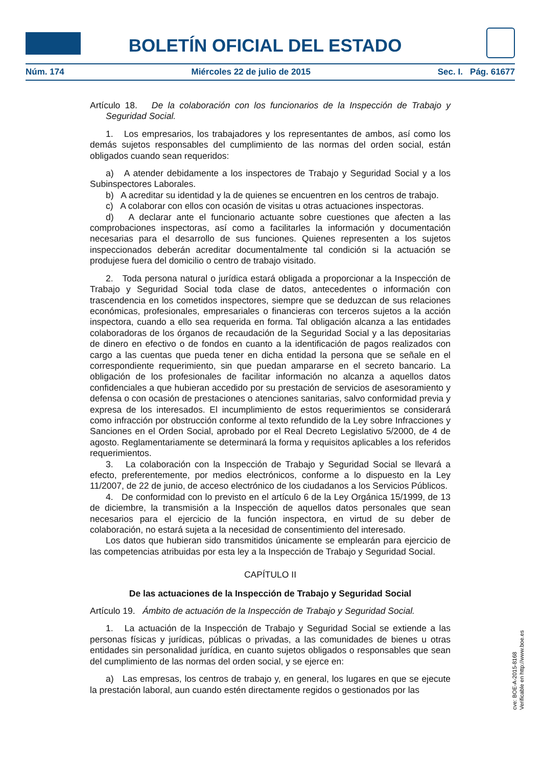BOLETÍN OFICIAL DEL ESTADO
Núm. 174 Miércoles 22 de julio de 2015 Sec. I. Pág. 61677
Artículo 18. De la colaboración con los funcionarios de la Inspección de Trabajo y Seguridad Social.
1. Los empresarios, los trabajadores y los representantes de ambos, así como los demás sujetos responsables del cumplimiento de las normas del orden social, están obligados cuando sean requeridos:
a) A atender debidamente a los inspectores de Trabajo y Seguridad Social y a los Subinspectores Laborales.
b) A acreditar su identidad y la de quienes se encuentren en los centros de trabajo.
c) A colaborar con ellos con ocasión de visitas u otras actuaciones inspectoras.
d) A declarar ante el funcionario actuante sobre cuestiones que afecten a las comprobaciones inspectoras, así como a facilitarles la información y documentación necesarias para el desarrollo de sus funciones. Quienes representen a los sujetos inspeccionados deberán acreditar documentalmente tal condición si la actuación se produjese fuera del domicilio o centro de trabajo visitado.
2. Toda persona natural o jurídica estará obligada a proporcionar a la Inspección de Trabajo y Seguridad Social toda clase de datos, antecedentes o información con trascendencia en los cometidos inspectores, siempre que se deduzcan de sus relaciones económicas, profesionales, empresariales o financieras con terceros sujetos a la acción inspectora, cuando a ello sea requerida en forma. Tal obligación alcanza a las entidades colaboradoras de los órganos de recaudación de la Seguridad Social y a las depositarias de dinero en efectivo o de fondos en cuanto a la identificación de pagos realizados con cargo a las cuentas que pueda tener en dicha entidad la persona que se señale en el correspondiente requerimiento, sin que puedan ampararse en el secreto bancario. La obligación de los profesionales de facilitar información no alcanza a aquellos datos confidenciales a que hubieran accedido por su prestación de servicios de asesoramiento y defensa o con ocasión de prestaciones o atenciones sanitarias, salvo conformidad previa y expresa de los interesados. El incumplimiento de estos requerimientos se considerará como infracción por obstrucción conforme al texto refundido de la Ley sobre Infracciones y Sanciones en el Orden Social, aprobado por el Real Decreto Legislativo 5/2000, de 4 de agosto. Reglamentariamente se determinará la forma y requisitos aplicables a los referidos requerimientos.
3. La colaboración con la Inspección de Trabajo y Seguridad Social se llevará a efecto, preferentemente, por medios electrónicos, conforme a lo dispuesto en la Ley 11/2007, de 22 de junio, de acceso electrónico de los ciudadanos a los Servicios Públicos.
4. De conformidad con lo previsto en el artículo 6 de la Ley Orgánica 15/1999, de 13 de diciembre, la transmisión a la Inspección de aquellos datos personales que sean necesarios para el ejercicio de la función inspectora, en virtud de su deber de colaboración, no estará sujeta a la necesidad de consentimiento del interesado.
Los datos que hubieran sido transmitidos únicamente se emplearán para ejercicio de las competencias atribuidas por esta ley a la Inspección de Trabajo y Seguridad Social.
CAPÍTULO II
De las actuaciones de la Inspección de Trabajo y Seguridad Social
Artículo 19. Ámbito de actuación de la Inspección de Trabajo y Seguridad Social.
1. La actuación de la Inspección de Trabajo y Seguridad Social se extiende a las personas físicas y jurídicas, públicas o privadas, a las comunidades de bienes u otras entidades sin personalidad jurídica, en cuanto sujetos obligados o responsables que sean del cumplimiento de las normas del orden social, y se ejerce en:
a) Las empresas, los centros de trabajo y, en general, los lugares en que se ejecute la prestación laboral, aun cuando estén directamente regidos o gestionados por las
cve: BOE-A-2015-8168
Verificable en http://www.boe.es